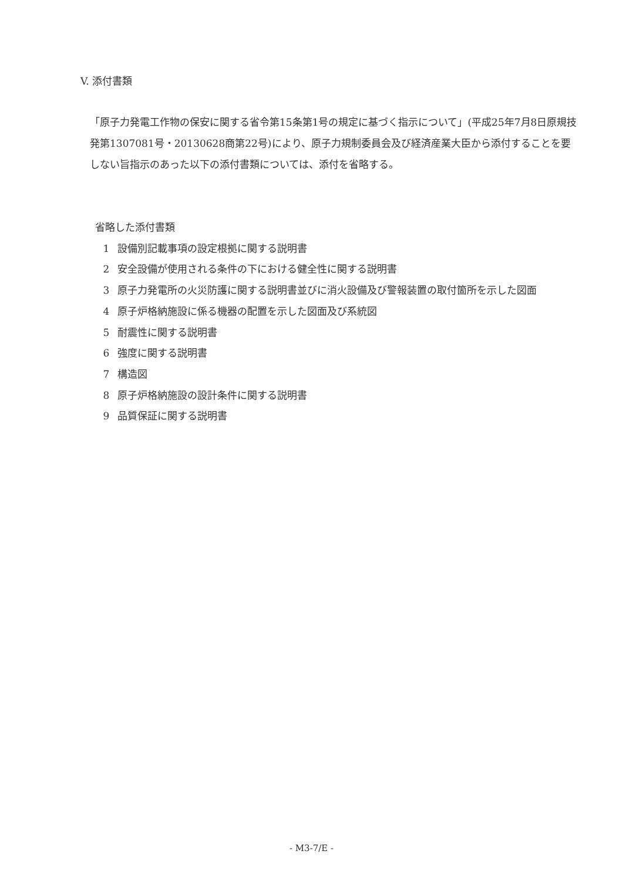V. 添付書類
「原子力発電工作物の保安に関する省令第15条第1号の規定に基づく指示について」(平成25年7月8日原規技発第1307081号・20130628商第22号)により、原子力規制委員会及び経済産業大臣から添付することを要しない旨指示のあった以下の添付書類については、添付を省略する。
省略した添付書類
1 設備別記載事項の設定根拠に関する説明書
2 安全設備が使用される条件の下における健全性に関する説明書
3 原子力発電所の火災防護に関する説明書並びに消火設備及び警報装置の取付箇所を示した図面
4 原子炉格納施設に係る機器の配置を示した図面及び系統図
5 耐震性に関する説明書
6 強度に関する説明書
7 構造図
8 原子炉格納施設の設計条件に関する説明書
9 品質保証に関する説明書
- M3-7/E -